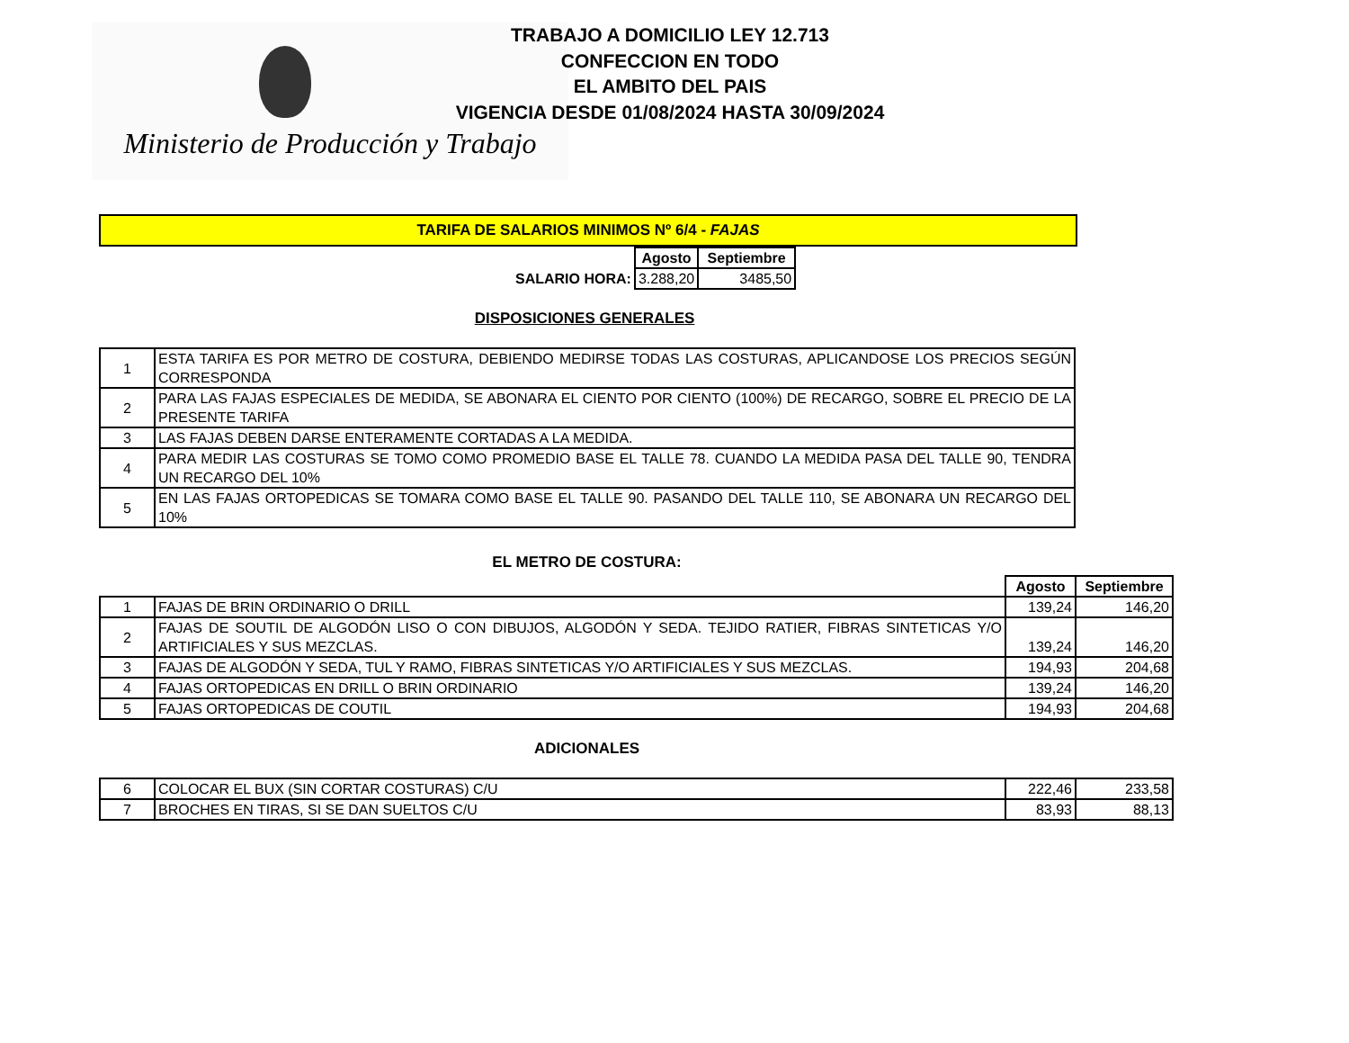Ministerio de Producción y Trabajo
TRABAJO A DOMICILIO LEY 12.713
CONFECCION EN TODO
EL AMBITO DEL PAIS
VIGENCIA DESDE 01/08/2024 HASTA 30/09/2024
TARIFA DE SALARIOS MINIMOS Nº 6/4 - FAJAS
| | Agosto | Septiembre |
| SALARIO HORA: | 3.288,20 | 3485,50 |
DISPOSICIONES GENERALES
| 1 | ESTA TARIFA ES POR METRO DE COSTURA, DEBIENDO MEDIRSE TODAS LAS COSTURAS, APLICANDOSE LOS PRECIOS SEGÚN CORRESPONDA |
| 2 | PARA LAS FAJAS ESPECIALES DE MEDIDA, SE ABONARA EL CIENTO POR CIENTO (100%) DE RECARGO, SOBRE EL PRECIO DE LA PRESENTE TARIFA |
| 3 | LAS FAJAS DEBEN DARSE ENTERAMENTE CORTADAS A LA MEDIDA. |
| 4 | PARA MEDIR LAS COSTURAS SE TOMO COMO PROMEDIO BASE EL TALLE 78. CUANDO LA MEDIDA PASA DEL TALLE 90, TENDRA UN RECARGO DEL 10% |
| 5 | EN LAS FAJAS ORTOPEDICAS SE TOMARA COMO BASE EL TALLE 90. PASANDO DEL TALLE 110, SE ABONARA UN RECARGO DEL 10% |
EL METRO DE COSTURA:
| | | Agosto | Septiembre |
| 1 | FAJAS DE BRIN ORDINARIO O DRILL | 139,24 | 146,20 |
| 2 | FAJAS DE SOUTIL DE ALGODÓN LISO O CON DIBUJOS, ALGODÓN Y SEDA. TEJIDO RATIER, FIBRAS SINTETICAS Y/O ARTIFICIALES Y SUS MEZCLAS. | 139,24 | 146,20 |
| 3 | FAJAS DE ALGODÓN Y SEDA, TUL Y RAMO, FIBRAS SINTETICAS Y/O ARTIFICIALES Y SUS MEZCLAS. | 194,93 | 204,68 |
| 4 | FAJAS ORTOPEDICAS EN DRILL O BRIN ORDINARIO | 139,24 | 146,20 |
| 5 | FAJAS ORTOPEDICAS DE COUTIL | 194,93 | 204,68 |
ADICIONALES
| 6 | COLOCAR EL BUX (SIN CORTAR COSTURAS) C/U | 222,46 | 233,58 |
| 7 | BROCHES EN TIRAS, SI SE DAN SUELTOS C/U | 83,93 | 88,13 |